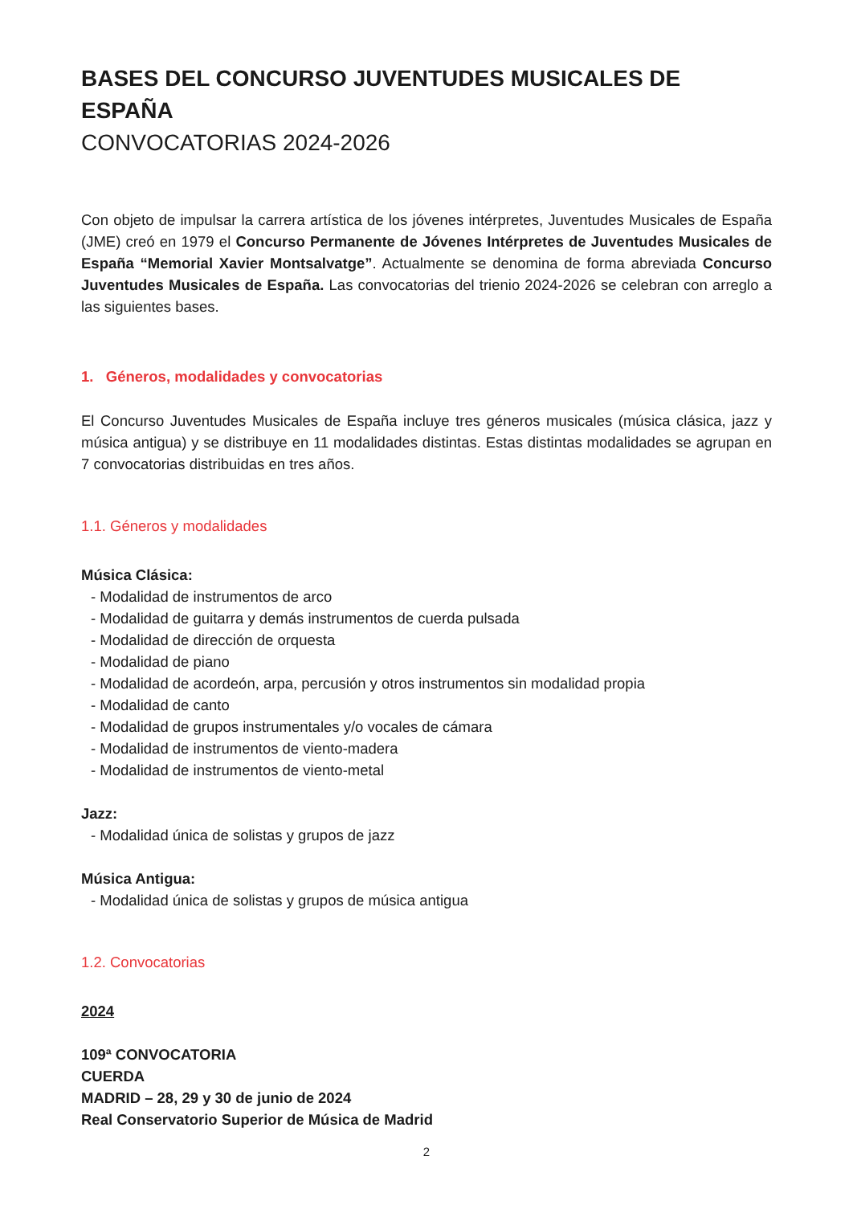BASES DEL CONCURSO JUVENTUDES MUSICALES DE ESPAÑA
CONVOCATORIAS 2024-2026
Con objeto de impulsar la carrera artística de los jóvenes intérpretes, Juventudes Musicales de España (JME) creó en 1979 el Concurso Permanente de Jóvenes Intérpretes de Juventudes Musicales de España “Memorial Xavier Montsalvatge”. Actualmente se denomina de forma abreviada Concurso Juventudes Musicales de España. Las convocatorias del trienio 2024-2026 se celebran con arreglo a las siguientes bases.
1. Géneros, modalidades y convocatorias
El Concurso Juventudes Musicales de España incluye tres géneros musicales (música clásica, jazz y música antigua) y se distribuye en 11 modalidades distintas. Estas distintas modalidades se agrupan en 7 convocatorias distribuidas en tres años.
1.1. Géneros y modalidades
Música Clásica:
- Modalidad de instrumentos de arco
- Modalidad de guitarra y demás instrumentos de cuerda pulsada
- Modalidad de dirección de orquesta
- Modalidad de piano
- Modalidad de acordeón, arpa, percusión y otros instrumentos sin modalidad propia
- Modalidad de canto
- Modalidad de grupos instrumentales y/o vocales de cámara
- Modalidad de instrumentos de viento-madera
- Modalidad de instrumentos de viento-metal
Jazz:
- Modalidad única de solistas y grupos de jazz
Música Antigua:
- Modalidad única de solistas y grupos de música antigua
1.2. Convocatorias
2024
109ª CONVOCATORIA
CUERDA
MADRID – 28, 29 y 30 de junio de 2024
Real Conservatorio Superior de Música de Madrid
2